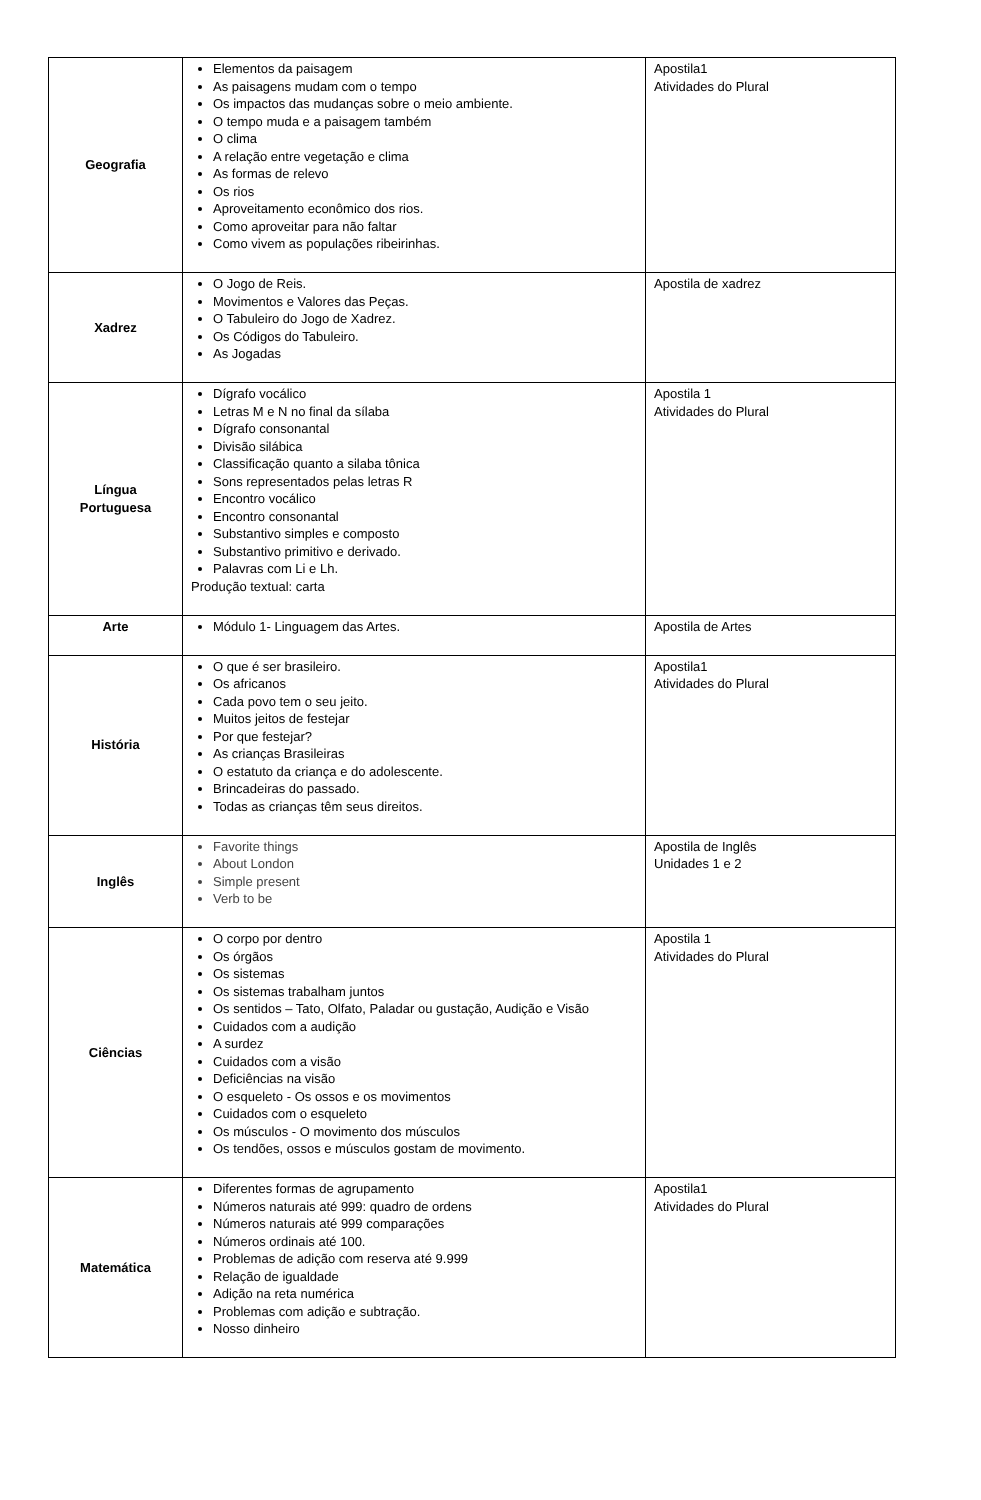| Geografia | Elementos da paisagem As paisagens mudam com o tempo Os impactos das mudanças sobre o meio ambiente. O tempo muda e a paisagem também O clima A relação entre vegetação e clima As formas de relevo Os rios Aproveitamento econômico dos rios. Como aproveitar para não faltar Como vivem as populações ribeirinhas. | Apostila1 Atividades do Plural |
| Xadrez | O Jogo de Reis. Movimentos e Valores das Peças. O Tabuleiro do Jogo de Xadrez. Os Códigos do Tabuleiro. As Jogadas | Apostila de xadrez |
| Língua Portuguesa | Dígrafo vocálico Letras M e N no final da sílaba Dígrafo consonantal Divisão silábica Classificação quanto a silaba tônica Sons representados pelas letras R Encontro vocálico Encontro consonantal Substantivo simples e composto Substantivo primitivo e derivado. Palavras com Li e Lh. Produção textual: carta | Apostila 1 Atividades do Plural |
| Arte | Módulo 1- Linguagem das Artes. | Apostila de Artes |
| História | O que é ser brasileiro. Os africanos Cada povo tem o seu jeito. Muitos jeitos de festejar Por que festejar? As crianças Brasileiras O estatuto da criança e do adolescente. Brincadeiras do passado. Todas as crianças têm seus direitos. | Apostila1 Atividades do Plural |
| Inglês | Favorite things About London Simple present Verb to be | Apostila de Inglês Unidades 1 e 2 |
| Ciências | O corpo por dentro Os órgãos Os sistemas Os sistemas trabalham juntos Os sentidos – Tato, Olfato, Paladar ou gustação, Audição e Visão Cuidados com a audição A surdez Cuidados com a visão Deficiências na visão O esqueleto - Os ossos e os movimentos Cuidados com o esqueleto Os músculos - O movimento dos músculos Os tendões, ossos e músculos gostam de movimento. | Apostila 1 Atividades do Plural |
| Matemática | Diferentes formas de agrupamento Números naturais até 999: quadro de ordens Números naturais até 999 comparações Números ordinais até 100. Problemas de adição com reserva até 9.999 Relação de igualdade Adição na reta numérica Problemas com adição e subtração. Nosso dinheiro | Apostila1 Atividades do Plural |